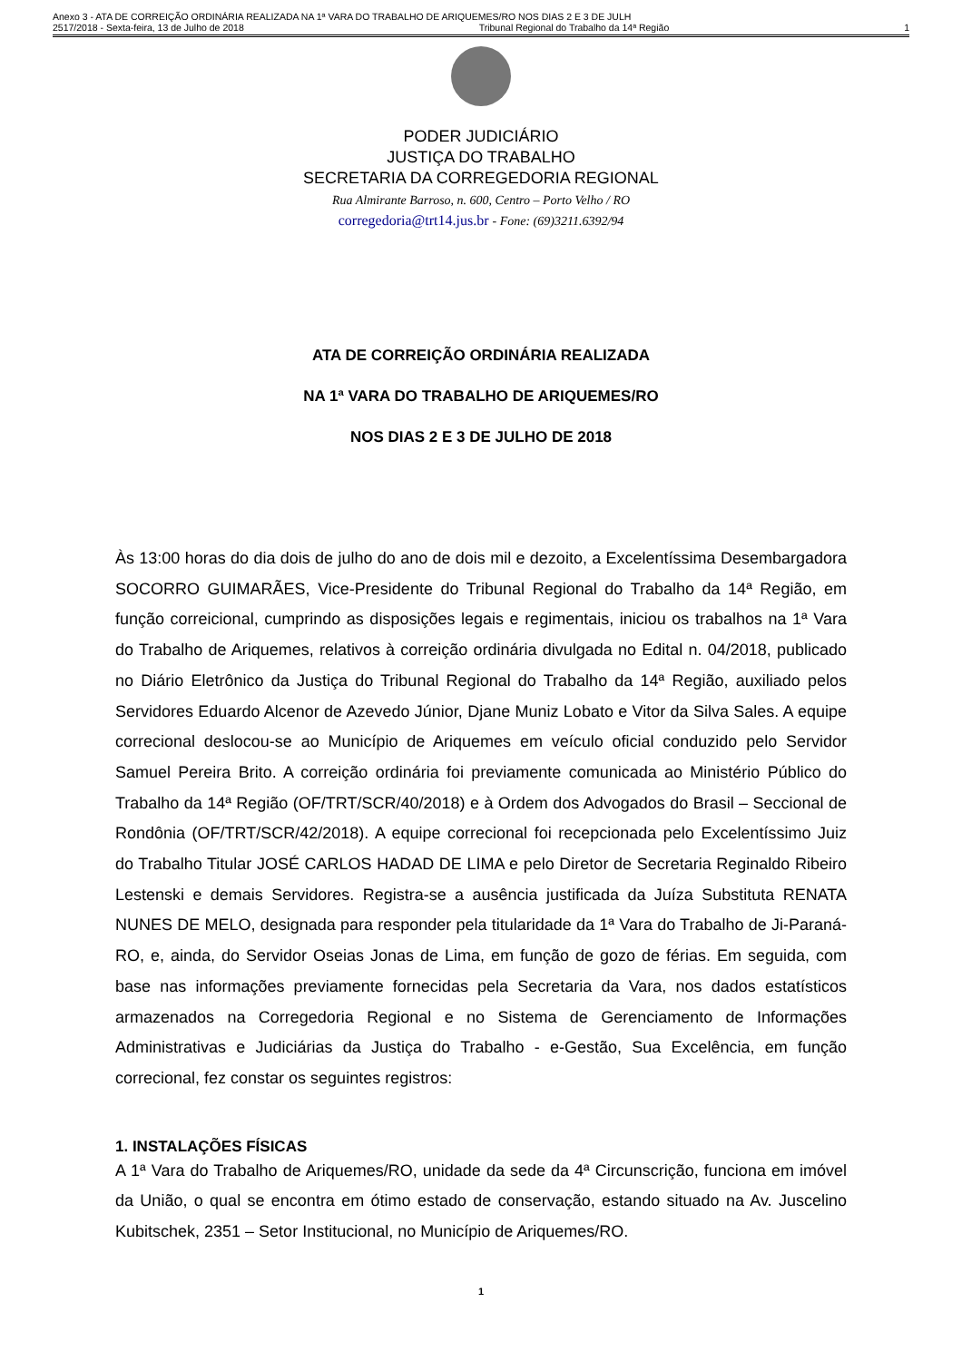Anexo 3 - ATA DE CORREIÇÃO ORDINÁRIA REALIZADA NA 1ª VARA DO TRABALHO DE ARIQUEMES/RO NOS DIAS 2 E 3 DE JULH
2517/2018 - Sexta-feira, 13 de Julho de 2018 Tribunal Regional do Trabalho da 14ª Região 1
PODER JUDICIÁRIO
JUSTIÇA DO TRABALHO
SECRETARIA DA CORREGEDORIA REGIONAL
Rua Almirante Barroso, n. 600, Centro – Porto Velho / RO
corregedoria@trt14.jus.br - Fone: (69)3211.6392/94
ATA DE CORREIÇÃO ORDINÁRIA REALIZADA
NA 1ª VARA DO TRABALHO DE ARIQUEMES/RO
NOS DIAS 2 E 3 DE JULHO DE 2018
Às 13:00 horas do dia dois de julho do ano de dois mil e dezoito, a Excelentíssima Desembargadora SOCORRO GUIMARÃES, Vice-Presidente do Tribunal Regional do Trabalho da 14ª Região, em função correicional, cumprindo as disposições legais e regimentais, iniciou os trabalhos na 1ª Vara do Trabalho de Ariquemes, relativos à correição ordinária divulgada no Edital n. 04/2018, publicado no Diário Eletrônico da Justiça do Tribunal Regional do Trabalho da 14ª Região, auxiliado pelos Servidores Eduardo Alcenor de Azevedo Júnior, Djane Muniz Lobato e Vitor da Silva Sales. A equipe correcional deslocou-se ao Município de Ariquemes em veículo oficial conduzido pelo Servidor Samuel Pereira Brito. A correição ordinária foi previamente comunicada ao Ministério Público do Trabalho da 14ª Região (OF/TRT/SCR/40/2018) e à Ordem dos Advogados do Brasil – Seccional de Rondônia (OF/TRT/SCR/42/2018). A equipe correcional foi recepcionada pelo Excelentíssimo Juiz do Trabalho Titular JOSÉ CARLOS HADAD DE LIMA e pelo Diretor de Secretaria Reginaldo Ribeiro Lestenski e demais Servidores. Registra-se a ausência justificada da Juíza Substituta RENATA NUNES DE MELO, designada para responder pela titularidade da 1ª Vara do Trabalho de Ji-Paraná-RO, e, ainda, do Servidor Oseias Jonas de Lima, em função de gozo de férias. Em seguida, com base nas informações previamente fornecidas pela Secretaria da Vara, nos dados estatísticos armazenados na Corregedoria Regional e no Sistema de Gerenciamento de Informações Administrativas e Judiciárias da Justiça do Trabalho - e-Gestão, Sua Excelência, em função correcional, fez constar os seguintes registros:
1. INSTALAÇÕES FÍSICAS
A 1ª Vara do Trabalho de Ariquemes/RO, unidade da sede da 4ª Circunscrição, funciona em imóvel da União, o qual se encontra em ótimo estado de conservação, estando situado na Av. Juscelino Kubitschek, 2351 – Setor Institucional, no Município de Ariquemes/RO.
1